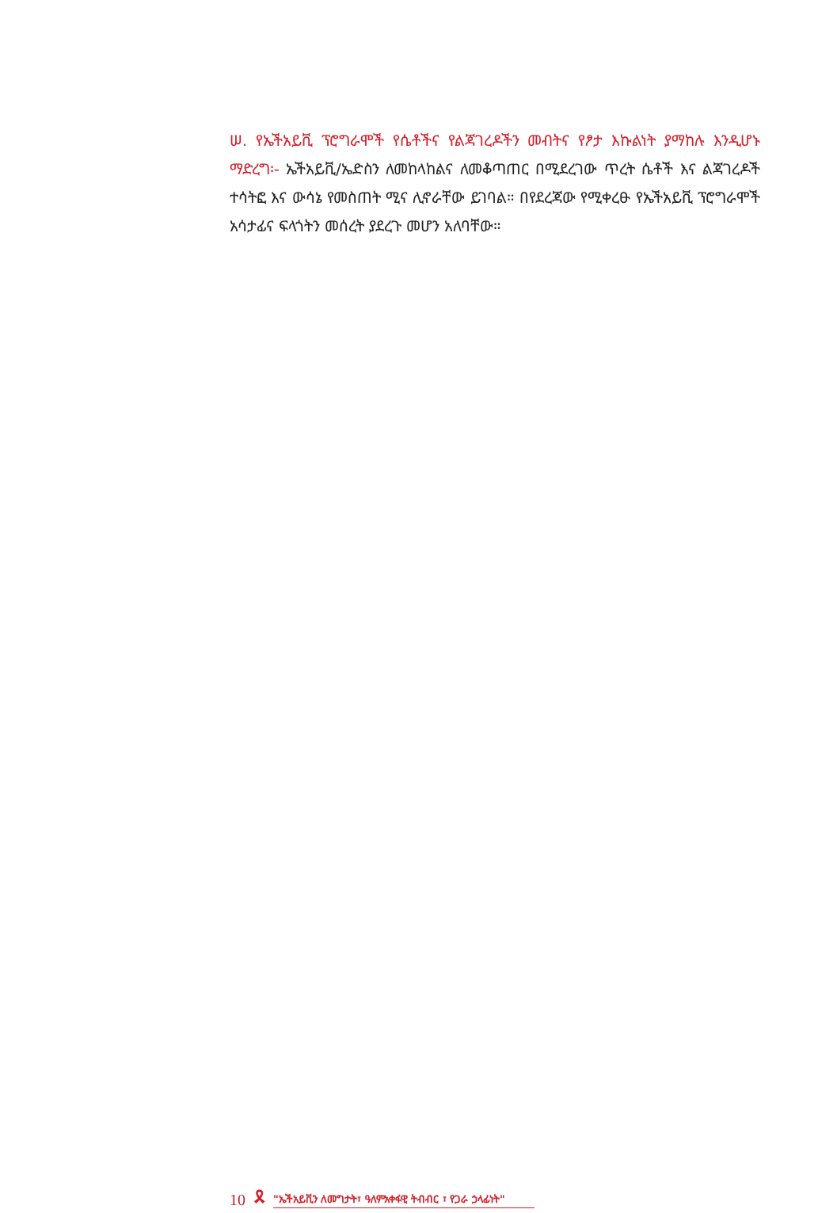ሠ. የኤችአይቪ ፕሮግራሞች የሴቶችና የልጃገረዶችን መብትና የፆታ እኩልነት ያማከሉ እንዲሆኑ ማድረግ፡- ኤችአይቪ/ኤድስን ለመከላከልና ለመቆጣጠር በሚደረገው ጥረት ሴቶች እና ልጃገረዶች ተሳትፎ እና ውሳኔ የመስጠት ሚና ሊኖራቸው ይገባል። በየደረጃው የሚቀረፁ የኤችአይቪ ፕሮግራሞች አሳታፊና ፍላጎትን መሰረት ያደረጉ መሆን አለባቸው።
10 🎗 "ኤችአይቪን ለመግታት፣ ዓለምአቀፋዊ ትብብር ፣ የጋራ ኃላፊነት"